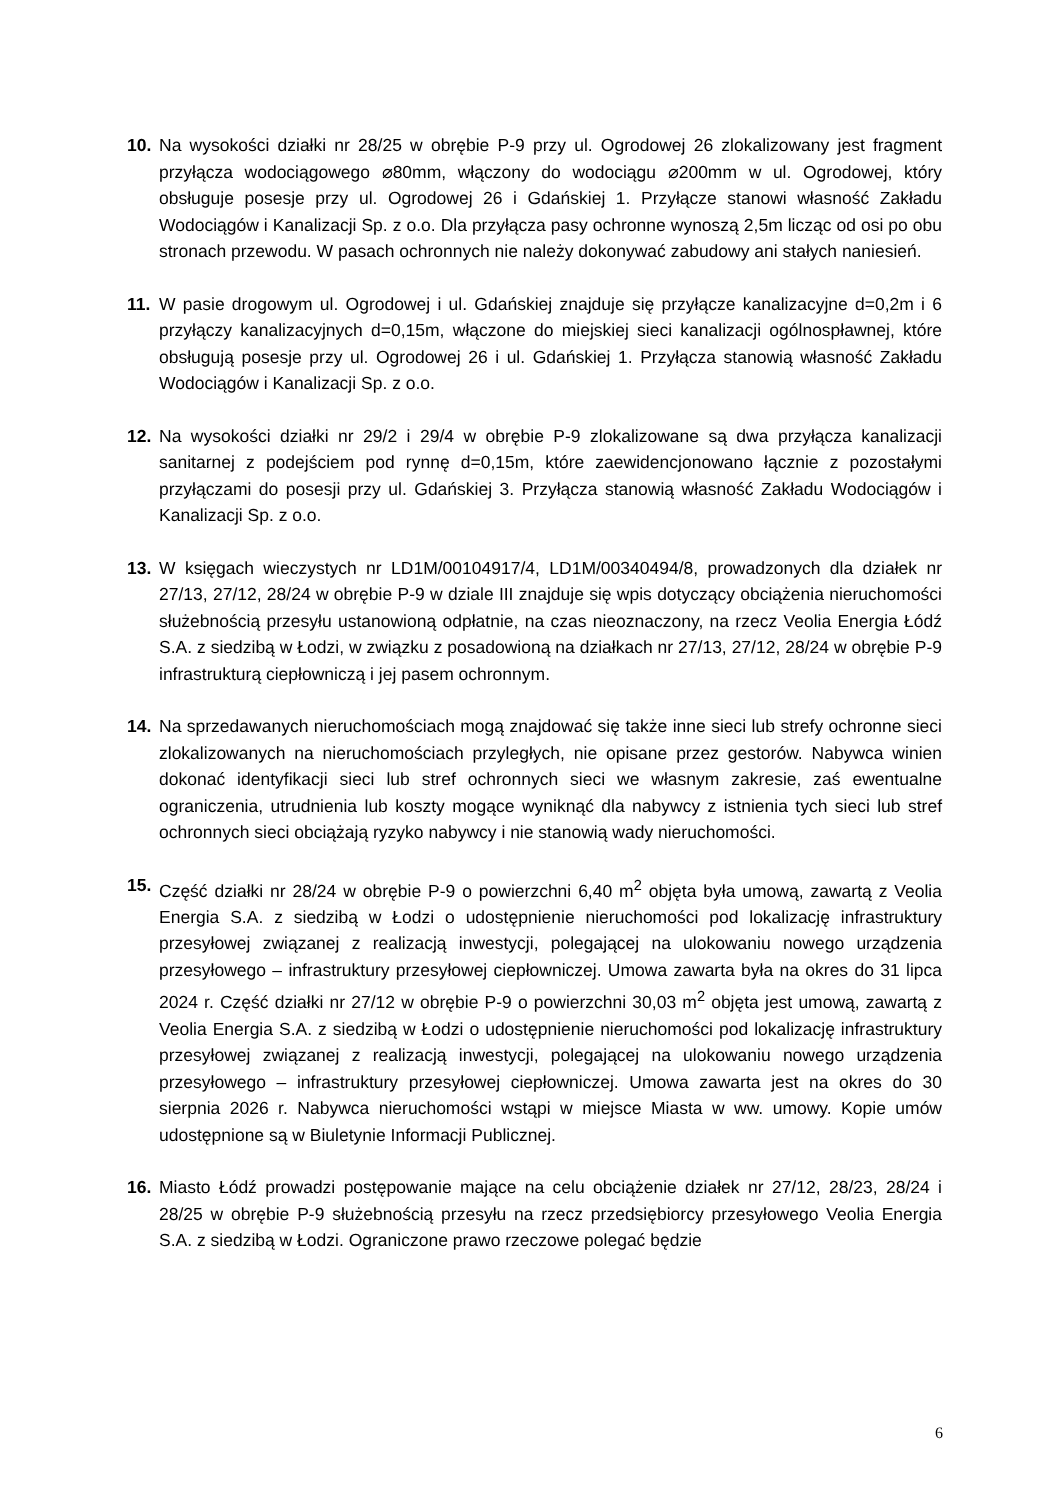10. Na wysokości działki nr 28/25 w obrębie P-9 przy ul. Ogrodowej 26 zlokalizowany jest fragment przyłącza wodociągowego ⌀80mm, włączony do wodociągu ⌀200mm w ul. Ogrodowej, który obsługuje posesje przy ul. Ogrodowej 26 i Gdańskiej 1. Przyłącze stanowi własność Zakładu Wodociągów i Kanalizacji Sp. z o.o. Dla przyłącza pasy ochronne wynoszą 2,5m licząc od osi po obu stronach przewodu. W pasach ochronnych nie należy dokonywać zabudowy ani stałych naniesień.
11. W pasie drogowym ul. Ogrodowej i ul. Gdańskiej znajduje się przyłącze kanalizacyjne d=0,2m i 6 przyłączy kanalizacyjnych d=0,15m, włączone do miejskiej sieci kanalizacji ogólnospławnej, które obsługują posesje przy ul. Ogrodowej 26 i ul. Gdańskiej 1. Przyłącza stanowią własność Zakładu Wodociągów i Kanalizacji Sp. z o.o.
12. Na wysokości działki nr 29/2 i 29/4 w obrębie P-9 zlokalizowane są dwa przyłącza kanalizacji sanitarnej z podejściem pod rynnę d=0,15m, które zaewidencjonowano łącznie z pozostałymi przyłączami do posesji przy ul. Gdańskiej 3. Przyłącza stanowią własność Zakładu Wodociągów i Kanalizacji Sp. z o.o.
13. W księgach wieczystych nr LD1M/00104917/4, LD1M/00340494/8, prowadzonych dla działek nr 27/13, 27/12, 28/24 w obrębie P-9 w dziale III znajduje się wpis dotyczący obciążenia nieruchomości służebnością przesyłu ustanowioną odpłatnie, na czas nieoznaczony, na rzecz Veolia Energia Łódź S.A. z siedzibą w Łodzi, w związku z posadowioną na działkach nr 27/13, 27/12, 28/24 w obrębie P-9 infrastrukturą ciepłowniczą i jej pasem ochronnym.
14. Na sprzedawanych nieruchomościach mogą znajdować się także inne sieci lub strefy ochronne sieci zlokalizowanych na nieruchomościach przyległych, nie opisane przez gestorów. Nabywca winien dokonać identyfikacji sieci lub stref ochronnych sieci we własnym zakresie, zaś ewentualne ograniczenia, utrudnienia lub koszty mogące wyniknąć dla nabywcy z istnienia tych sieci lub stref ochronnych sieci obciążają ryzyko nabywcy i nie stanowią wady nieruchomości.
15. Część działki nr 28/24 w obrębie P-9 o powierzchni 6,40 m<sup>2</sup> objęta była umową, zawartą z Veolia Energia S.A. z siedzibą w Łodzi o udostępnienie nieruchomości pod lokalizację infrastruktury przesyłowej związanej z realizacją inwestycji, polegającej na ulokowaniu nowego urządzenia przesyłowego – infrastruktury przesyłowej ciepłowniczej. Umowa zawarta była na okres do 31 lipca 2024 r. Część działki nr 27/12 w obrębie P-9 o powierzchni 30,03 m<sup>2</sup> objęta jest umową, zawartą z Veolia Energia S.A. z siedzibą w Łodzi o udostępnienie nieruchomości pod lokalizację infrastruktury przesyłowej związanej z realizacją inwestycji, polegającej na ulokowaniu nowego urządzenia przesyłowego – infrastruktury przesyłowej ciepłowniczej. Umowa zawarta jest na okres do 30 sierpnia 2026 r. Nabywca nieruchomości wstąpi w miejsce Miasta w ww. umowy. Kopie umów udostępnione są w Biuletynie Informacji Publicznej.
16. Miasto Łódź prowadzi postępowanie mające na celu obciążenie działek nr 27/12, 28/23, 28/24 i 28/25 w obrębie P-9 służebnością przesyłu na rzecz przedsiębiorcy przesyłowego Veolia Energia S.A. z siedzibą w Łodzi. Ograniczone prawo rzeczowe polegać będzie
6